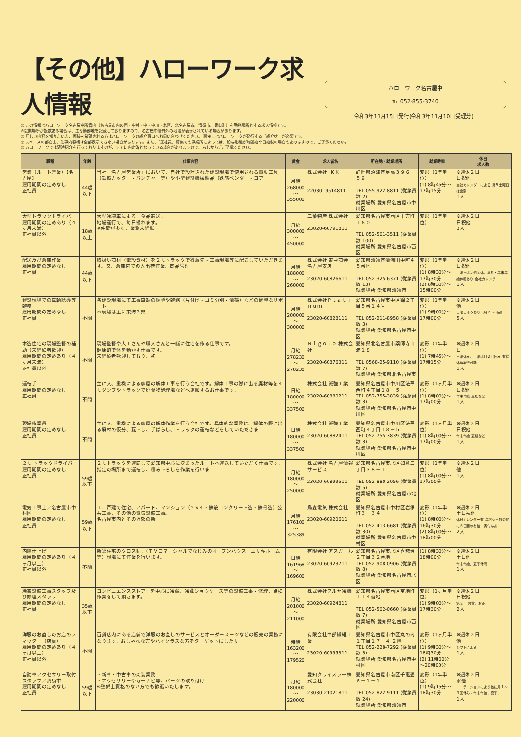【その他】ハローワーク求人情報
ハローワーク名古屋中
℡ 052-855-3740
令和3年11月15日発行(令和3年11月10日受理分)
◎ この情報はハローワーク名古屋中所管内（名古屋市内の西・中村・中・中川・北区、北名古屋市、清須市、豊山町）を勤務場所とする求人情報です。
※就業場所が複数ある場合は、主な勤務地を記載しておりますので、名古屋中管轄外の地域が表示されている場合があります。
◎ 詳しい内容を知りたい方、面接を希望される方はハローワークの紹介窓口へお問い合わせください。 面接にはハローワークが発行する「紹介状」が必要です。
◎ スペースの都合上、仕事内容欄は全部表示できない場合があります。また、「正社員」募集でも事業所によっては、給与形態が時間給や日給制の場合もありますので、ご了承ください。
◎ ハローワークでは随時紹介を行っておりますのが、すでに内定済となっている場合がありますので、あしからずご了承ください。
| 職種 | 年齢 | 仕事内容 | 賃金 | 求人者名 | 所在地・就業場所 | 就業時間 | 休日 求人数 |
| --- | --- | --- | --- | --- | --- | --- | --- |
| 営業（ルート営業）【名古屋】 雇用期間の定めなし 正社員 | 44歳以下 | 当社「名古屋営業所」において、自社で設計された建設現場で使用される電動工具（鉄筋カッター・バンチャー等）や小型建設機械製品（鉄筋ベンダー・コア | 月給 268000 ～ 355000 | 株式会社 I K K 22030- 9614811 | 静岡県沼津市足高３９６－５９ TEL 055-922-8811 (従業員数 2) 就業場所 愛知県名古屋市中川区 | 変形（1年単位） (1) 8時45分～17時15分 | ※週休２日 日祝他 当社カレンダーによる 第５土曜日は出勤 1人 |
| 大型トラックドライバー 雇用期間の定めあり（４ヶ月未満） 正社員以外 | 18歳以上 | 大型冷凍車による、食品輸送。 地場運行で、毎日帰れます。 ※仲間が多く、業務未経験 | 月給 300000 ～ 450000 | 二葉物産 株式会社 23020-60791811 | 愛知県名古屋市西区十方町１６０ TEL 052-501-3511 (従業員数 100) 就業場所 愛知県名古屋市西区 | 変形（1年単位） | ※週休２日 日祝他 3人 |
| 配送及び倉庫作業 雇用期間の定めなし 正社員 | 44歳以下 | 取扱い商材（電設資材）を２ｔトラックで得意先・工事現場等に配送していただきます。又、倉庫内での入出荷作業、商品管理 | 月給 188000 ～ 260000 | 株式会社 東亜商会 名古屋支店 23020-60826611 | 愛知県清須市清洲田中町４５番地 TEL 052-325-6371 (従業員数 13) 就業場所 愛知県清須市 | 変形（1年単位） (1) 8時30分～17時30分 (2) 8時30分～15時00分 | ※週休２日 日祝他 土曜日は３週２休、夏期・年末年始休暇あり 会社カレンダー 1人 |
| 建設現場での車輌誘導等雑務 雇用期間の定めなし 正社員 | 不問 | 各建設現場にて工事車輌の誘導や雑務（片付け・ゴミ分別・清掃）などの簡単なサポート ＊現場は主に東海３県 | 月給 200000 ～ 300000 | 株式会社Ｐｌａｔｉｎｕｍ 23020-60828111 | 愛知県名古屋市中区錦２丁目５番１４号 TEL 052-211-8958 (従業員数 3) 就業場所 愛知県名古屋市中区 | 変形（1年単位） (1) 9時00分～17時00分 | ※週休２日 他 日曜日休みあり（月２～３回） 5人 |
| 木造住宅の現場監督の補助（未経験者歓迎） 雇用期間の定めあり（４ヶ月未満） 正社員以外 | 不問 | 現場監督や大工さんや職人さんと一緒に住宅を作る仕事です。 健康的で体を動かす仕事です。 未経験者歓迎しており、初 | 月給 278230 ～ 278230 | Ｒｉｇｏｌｏ 株式会社 23020-60876311 | 愛知県北名古屋市薬師寺山浦１８ TEL 0568-25-9110 (従業員数 7) 就業場所 愛知県北名古屋市 | 変形（1年単位） (1) 7時45分～17時15分 | ※週休２日 日 日曜休み、土曜は月２回休み 有給休暇取得可能 1人 |
| 運転手 雇用期間の定めなし 正社員 | 不問 | 主に人、重機による家屋の解体工事を行う会社です。解体工事の際に出る廃材等を４ｔダンプやトラックで廃棄物処理場などへ運搬するお仕事です。 | 日給 180000 ～ 337500 | 株式会社 誠強工業 23020-60880211 | 愛知県名古屋市中川区法華西町４丁目１８－５ TEL 052-755-3839 (従業員数 3) 就業場所 愛知県名古屋市中川区 | 変形（1ヶ月単位） (1) 8時00分～17時00分 | ※週休２日 日祝他 年末年始 夏期など 1人 |
| 現場作業員 雇用期間の定めなし 正社員 | 不問 | 主に人、重機による家屋の解体作業を行う会社です。具体的な業務は、解体の際に出る廃材の仮分、瓦下し、手ばらし、トラックの運転などをしていただきま | 日給 180000 ～ 337500 | 株式会社 誠強工業 23020-60882411 | 愛知県名古屋市中川区法華西町４丁目１８－５ TEL 052-755-3839 (従業員数 3) 就業場所 愛知県名古屋市中川区 | 変形（1ヶ月単位） (1) 8時00分～17時00分 | ※週休２日 日祝他 年末年始 夏期など 1人 |
| ２ｔ トラックドライバー 雇用期間の定めなし 正社員 | 59歳以下 | ２ｔトラックを運転して愛知県中心に決まったルートへ運送していただく仕事です。 指定の場所まで運転し、積み下ろしを作業を行いま | 月給 180000 ～ 250000 | 株式会社 名古屋情報サービス 23020-60899511 | 愛知県名古屋市北区如意二丁目３８－１ TEL 052-880-2056 (従業員数 5) 就業場所 愛知県名古屋市北区 | 変形（1年単位） (1) 8時00分～17時00分 | ※週休２日 他 1人 |
| 電気工事士／名古屋市中村区 雇用期間の定めなし 正社員 | 59歳以下 | １．戸建て住宅、アパート、マンション（２×４・鉄筋コンクリート造・鉄骨造）公共工事、その他の電気設備工事。 名古屋市内とその近郊の新 | 月給 176100 ～ 325389 | 鳥森電気 株式会社 23020-60920611 | 愛知県名古屋市中村区岩塚町３－３４ TEL 052-413-6681 (従業員数 30) 就業場所 愛知県名古屋市中村区 | 変形（1年単位） (1) 8時00分～16時30分 (2) 8時00分～18時00分 | ※週休２日 土日祝他 休日カレンダー有 年間休日数の他に６日間の有給一斉付与あ 2人 |
| 内装仕上げ 雇用期間の定めあり（４ヶ月以上） 正社員以外 | 不問 | 新築住宅のクロス貼。（ＴＶコマーシャルでなじみのオープンハウス、エサキホーム等）現場にて作業を行います。 | 日給 161968 ～ 169600 | 有限会社 アスガール 23020-60923711 | 愛知県名古屋市北区喜惣治２丁目３２番地 TEL 052-908-0906 (従業員数 8) 就業場所 愛知県名古屋市北区 | (1) 8時30分～18時00分 | ※週休２日 土日他 年末年始、夏季休暇 1人 |
| 冷凍設備工事スタッフ及び修理スタッフ 雇用期間の定めなし 正社員 | 35歳以下 | コンビニエンスストアーを中心に冷蔵、冷蔵ショウケース等の設備工事・修理、点検作業をして頂きます。 | 月給 201000 ～ 211000 | 株式会社フルヤ冷機 23020-60924811 | 愛知県名古屋市西区宝地町１１４番地 TEL 052-502-0660 (従業員数 7) 就業場所 愛知県名古屋市西区 | 変形（1ヶ月単位） (1) 9時00分～17時30分 | ※週休２日 日祝他 第２土 お盆、お正月 2人 |
| 洋服のお直しのお店のフィッター（店員） 雇用期間の定めあり（４ヶ月以上） 正社員以外 | 不問 | 百貨店内にある店舗で洋服のお直しのサービスとオーダースーツなどの販売の業務になります。おしゃれな方やハイクラスな方をターゲットにしたサ | 時給 163200 ～ 179520 | 有限会社中部繊維工業 23020-60995311 | 愛知県名古屋市中区丸の内１丁目１７－４ ２階 TEL 052-228-7292 (従業員数 3) 就業場所 愛知県名古屋市中村区 | 変形（1ヶ月単位） (1) 9時30分～18時30分 (2) 11時00分～20時00分 | ※週休２日 他 シフトによる 1人 |
| 自動車アクセサリー取付スタッフ／清須市 雇用期間の定めなし 正社員 | 59歳以下 | ・新車・中古車の架装業務 ・アクセサリーやカーナビ等、パーツの取り付け ※整備士資格のない方でも歓迎いたします。 | 月給 180000 ～ 220000 | 愛知クライスラー株式会社 23030-21021811 | 愛知県名古屋市南区千竃通６－１－１ TEL 052-822-9111 (従業員数 24) 就業場所 愛知県清須市 | 変形（1年単位） (1) 9時15分～18時30分 | ※週休２日 水他 ローテーションにより他に月１～３回休み・年末年始、夏季、 1人 |